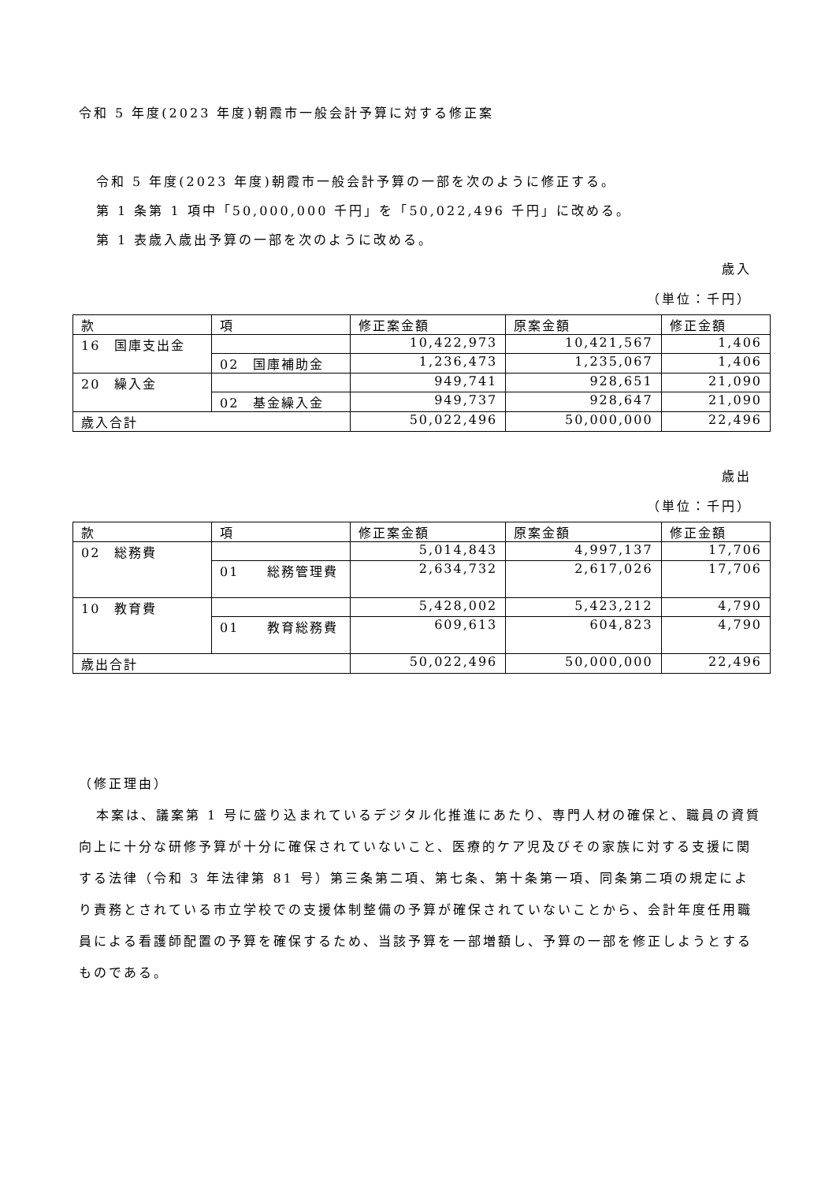令和 5 年度(2023 年度)朝霞市一般会計予算に対する修正案
令和 5 年度(2023 年度)朝霞市一般会計予算の一部を次のように修正する。
第 1 条第 1 項中「50,000,000 千円」を「50,022,496 千円」に改める。
第 1 表歳入歳出予算の一部を次のように改める。
歳入
（単位：千円）
| 款 | 項 | 修正案金額 | 原案金額 | 修正金額 |
| 16 国庫支出金 | | 10,422,973 | 10,421,567 | 1,406 |
| | 02 国庫補助金 | 1,236,473 | 1,235,067 | 1,406 |
| 20 繰入金 | | 949,741 | 928,651 | 21,090 |
| | 02 基金繰入金 | 949,737 | 928,647 | 21,090 |
| 歳入合計 | | 50,022,496 | 50,000,000 | 22,496 |
歳出
（単位：千円）
| 款 | 項 | 修正案金額 | 原案金額 | 修正金額 |
| 02 総務費 | | 5,014,843 | 4,997,137 | 17,706 |
| | 01 総務管理費 | 2,634,732 | 2,617,026 | 17,706 |
| 10 教育費 | | 5,428,002 | 5,423,212 | 4,790 |
| | 01 教育総務費 | 609,613 | 604,823 | 4,790 |
| 歳出合計 | | 50,022,496 | 50,000,000 | 22,496 |
（修正理由）
本案は、議案第 1 号に盛り込まれているデジタル化推進にあたり、専門人材の確保と、職員の資質向上に十分な研修予算が十分に確保されていないこと、医療的ケア児及びその家族に対する支援に関する法律（令和 3 年法律第 81 号）第三条第二項、第七条、第十条第一項、同条第二項の規定により責務とされている市立学校での支援体制整備の予算が確保されていないことから、会計年度任用職員による看護師配置の予算を確保するため、当該予算を一部増額し、予算の一部を修正しようとするものである。